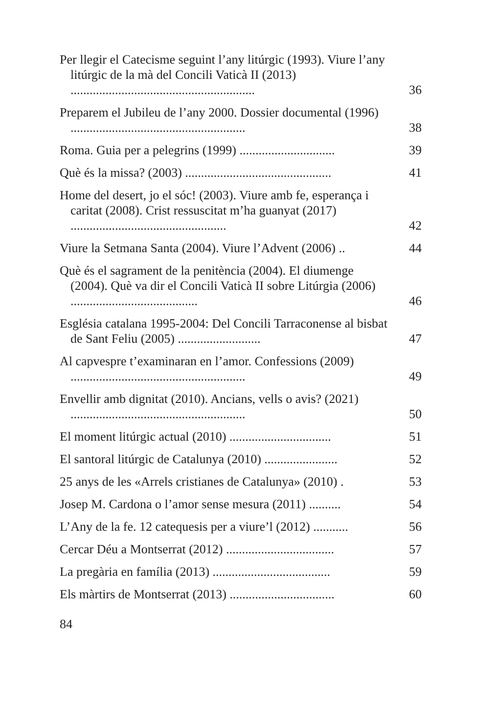Per llegir el Catecisme seguint l’any litúrgic (1993). Viure l’any litúrgic de la mà del Concili Vaticà II (2013) ..........................................................
36
Preparem el Jubileu de l’any 2000. Dossier documental (1996) .......................................................
38
Roma. Guia per a pelegrins (1999) ..............................
39
Què és la missa? (2003) ..............................................
41
Home del desert, jo el sóc! (2003). Viure amb fe, esperança i caritat (2008). Crist ressuscitat m’ha guanyat (2017) .................................................
42
Viure la Setmana Santa (2004). Viure l’Advent (2006) ..
44
Què és el sagrament de la penitència (2004). El diumenge (2004). Què va dir el Concili Vaticà II sobre Litúrgia (2006) ........................................
46
Església catalana 1995-2004: Del Concili Tarraconense al bisbat de Sant Feliu (2005) ..........................
47
Al capvespre t’examinaran en l’amor. Confessions (2009) .......................................................
49
Envellir amb dignitat (2010). Ancians, vells o avis? (2021) .......................................................
50
El moment litúrgic actual (2010) ................................
51
El santoral litúrgic de Catalunya (2010) .......................
52
25 anys de les «Arrels cristianes de Catalunya» (2010) .
53
Josep M. Cardona o l’amor sense mesura (2011) ..........
54
L’Any de la fe. 12 catequesis per a viure’l (2012) ...........
56
Cercar Déu a Montserrat (2012) ..................................
57
La pregària en família (2013) .....................................
59
Els màrtirs de Montserrat (2013) .................................
60
84